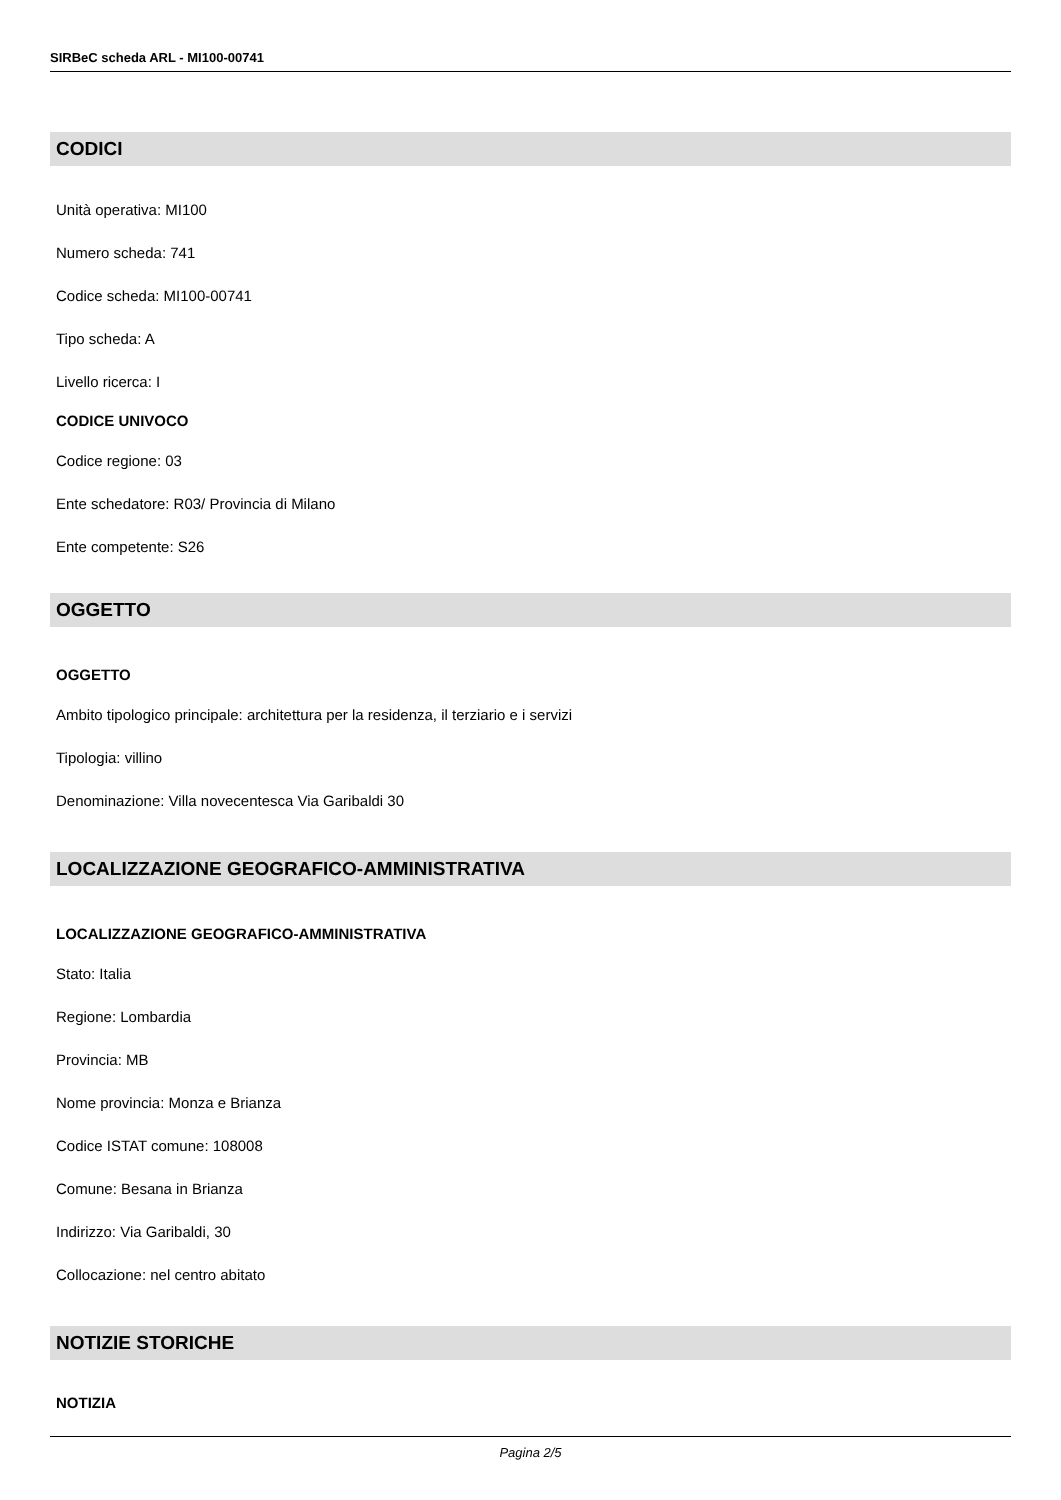SIRBeC scheda ARL - MI100-00741
CODICI
Unità operativa: MI100
Numero scheda: 741
Codice scheda: MI100-00741
Tipo scheda: A
Livello ricerca: I
CODICE UNIVOCO
Codice regione: 03
Ente schedatore: R03/ Provincia di Milano
Ente competente: S26
OGGETTO
OGGETTO
Ambito tipologico principale: architettura per la residenza, il terziario e i servizi
Tipologia: villino
Denominazione: Villa novecentesca Via Garibaldi 30
LOCALIZZAZIONE GEOGRAFICO-AMMINISTRATIVA
LOCALIZZAZIONE GEOGRAFICO-AMMINISTRATIVA
Stato: Italia
Regione: Lombardia
Provincia: MB
Nome provincia: Monza e Brianza
Codice ISTAT comune: 108008
Comune: Besana in Brianza
Indirizzo: Via Garibaldi, 30
Collocazione: nel centro abitato
NOTIZIE STORICHE
NOTIZIA
Pagina 2/5